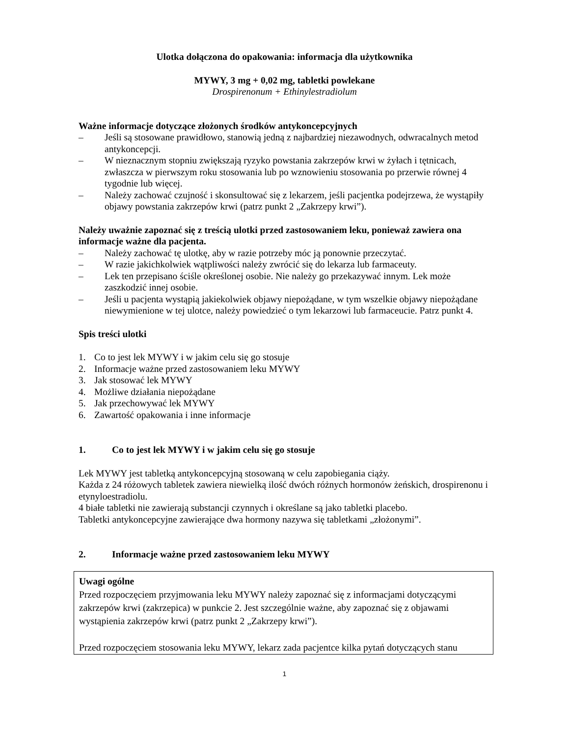Ulotka dołączona do opakowania: informacja dla użytkownika
MYWY, 3 mg + 0,02 mg, tabletki powlekane
Drospirenonum + Ethinylestradiolum
Ważne informacje dotyczące złożonych środków antykoncepcyjnych
– Jeśli są stosowane prawidłowo, stanowią jedną z najbardziej niezawodnych, odwracalnych metod antykoncepcji.
– W nieznacznym stopniu zwiększają ryzyko powstania zakrzepów krwi w żyłach i tętnicach, zwłaszcza w pierwszym roku stosowania lub po wznowieniu stosowania po przerwie równej 4 tygodnie lub więcej.
– Należy zachować czujność i skonsultować się z lekarzem, jeśli pacjentka podejrzewa, że wystąpiły objawy powstania zakrzepów krwi (patrz punkt 2 „Zakrzepy krwi”).
Należy uważnie zapoznać się z treścią ulotki przed zastosowaniem leku, ponieważ zawiera ona informacje ważne dla pacjenta.
– Należy zachować tę ulotkę, aby w razie potrzeby móc ją ponownie przeczytać.
– W razie jakichkolwiek wątpliwości należy zwrócić się do lekarza lub farmaceuty.
– Lek ten przepisano ściśle określonej osobie. Nie należy go przekazywać innym. Lek może zaszkodzić innej osobie.
– Jeśli u pacjenta wystąpią jakiekolwiek objawy niepożądane, w tym wszelkie objawy niepożądane niewymienione w tej ulotce, należy powiedzieć o tym lekarzowi lub farmaceucie. Patrz punkt 4.
Spis treści ulotki
1. Co to jest lek MYWY i w jakim celu się go stosuje
2. Informacje ważne przed zastosowaniem leku MYWY
3. Jak stosować lek MYWY
4. Możliwe działania niepożądane
5. Jak przechowywać lek MYWY
6. Zawartość opakowania i inne informacje
1. Co to jest lek MYWY i w jakim celu się go stosuje
Lek MYWY jest tabletką antykoncepcyjną stosowaną w celu zapobiegania ciąży.
Każda z 24 różowych tabletek zawiera niewielką ilość dwóch różnych hormonów żeńskich, drospirenonu i etynyloestradiolu.
4 białe tabletki nie zawierają substancji czynnych i określane są jako tabletki placebo.
Tabletki antykoncepcyjne zawierające dwa hormony nazywa się tabletkami „złożonymi”.
2. Informacje ważne przed zastosowaniem leku MYWY
Uwagi ogólne
Przed rozpoczęciem przyjmowania leku MYWY należy zapoznać się z informacjami dotyczącymi zakrzepów krwi (zakrzepica) w punkcie 2. Jest szczególnie ważne, aby zapoznać się z objawami wystąpienia zakrzepów krwi (patrz punkt 2 „Zakrzepy krwi”).
Przed rozpoczęciem stosowania leku MYWY, lekarz zada pacjentce kilka pytań dotyczących stanu
1